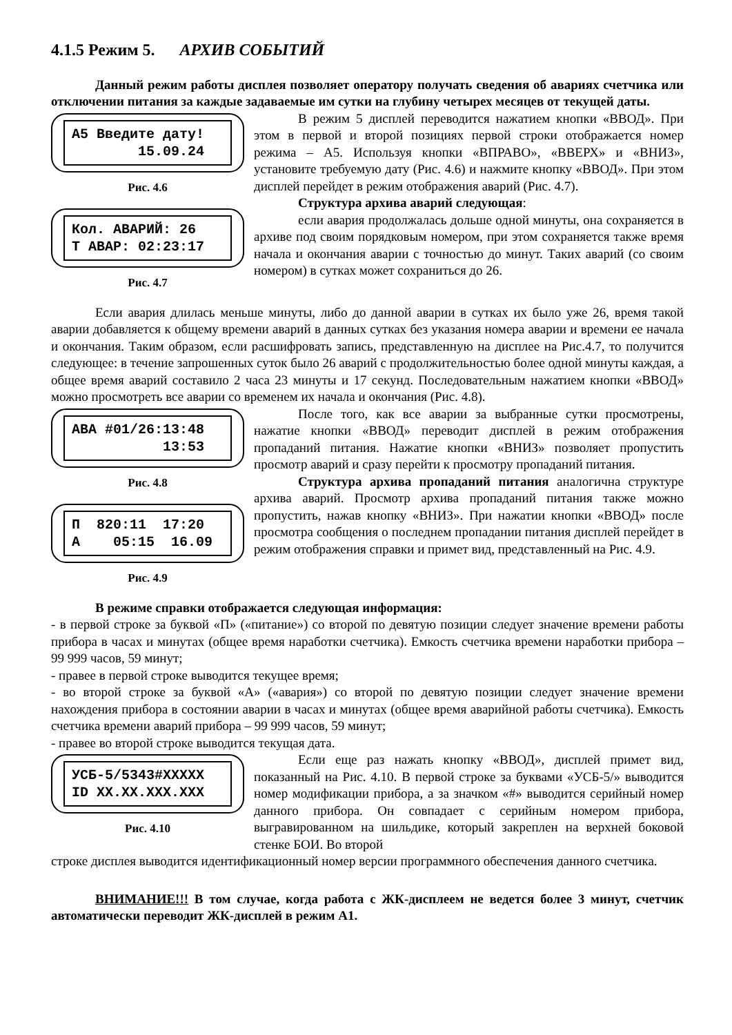4.1.5 Режим 5. АРХИВ СОБЫТИЙ
Данный режим работы дисплея позволяет оператору получать сведения об авариях счетчика или отключении питания за каждые задаваемые им сутки на глубину четырех месяцев от текущей даты.
A5 Введите дату! 15.09.24
Рис. 4.6
Кол. АВАРИЙ: 26 T АВАР: 02:23:17
Рис. 4.7
В режим 5 дисплей переводится нажатием кнопки «ВВОД». При этом в первой и второй позициях первой строки отображается номер режима – А5. Используя кнопки «ВПРАВО», «ВВЕРХ» и «ВНИЗ», установите требуемую дату (Рис. 4.6) и нажмите кнопку «ВВОД». При этом дисплей перейдет в режим отображения аварий (Рис. 4.7).
Структура архива аварий следующая:
если авария продолжалась дольше одной минуты, она сохраняется в архиве под своим порядковым номером, при этом сохраняется также время начала и окончания аварии с точностью до минут. Таких аварий (со своим номером) в сутках может сохраниться до 26.
Если авария длилась меньше минуты, либо до данной аварии в сутках их было уже 26, время такой аварии добавляется к общему времени аварий в данных сутках без указания номера аварии и времени ее начала и окончания. Таким образом, если расшифровать запись, представленную на дисплее на Рис.4.7, то получится следующее: в течение запрошенных суток было 26 аварий с продолжительностью более одной минуты каждая, а общее время аварий составило 2 часа 23 минуты и 17 секунд. Последовательным нажатием кнопки «ВВОД» можно просмотреть все аварии со временем их начала и окончания (Рис. 4.8).
ABA #01/26:13:48 13:53
Рис. 4.8
П 820:11 17:20 A 05:15 16.09
Рис. 4.9
После того, как все аварии за выбранные сутки просмотрены, нажатие кнопки «ВВОД» переводит дисплей в режим отображения пропаданий питания. Нажатие кнопки «ВНИЗ» позволяет пропустить просмотр аварий и сразу перейти к просмотру пропаданий питания.
Структура архива пропаданий питания аналогична структуре архива аварий. Просмотр архива пропаданий питания также можно пропустить, нажав кнопку «ВНИЗ». При нажатии кнопки «ВВОД» после просмотра сообщения о последнем пропадании питания дисплей перейдет в режим отображения справки и примет вид, представленный на Рис. 4.9.
В режиме справки отображается следующая информация:
- в первой строке за буквой «П» («питание») со второй по девятую позиции следует значение времени работы прибора в часах и минутах (общее время наработки счетчика). Емкость счетчика времени наработки прибора – 99 999 часов, 59 минут;
- правее в первой строке выводится текущее время;
- во второй строке за буквой «А» («авария») со второй по девятую позиции следует значение времени нахождения прибора в состоянии аварии в часах и минутах (общее время аварийной работы счетчика). Емкость счетчика времени аварий прибора – 99 999 часов, 59 минут;
- правее во второй строке выводится текущая дата.
УСБ-5/5343#XXXXX ID XX.XX.XXX.XXX
Рис. 4.10
Если еще раз нажать кнопку «ВВОД», дисплей примет вид, показанный на Рис. 4.10. В первой строке за буквами «УСБ-5/» выводится номер модификации прибора, а за значком «#» выводится серийный номер данного прибора. Он совпадает с серийным номером прибора, выгравированном на шильдике, который закреплен на верхней боковой стенке БОИ. Во второй
строке дисплея выводится идентификационный номер версии программного обеспечения данного счетчика.
ВНИМАНИЕ!!! В том случае, когда работа с ЖК-дисплеем не ведется более 3 минут, счетчик автоматически переводит ЖК-дисплей в режим А1.